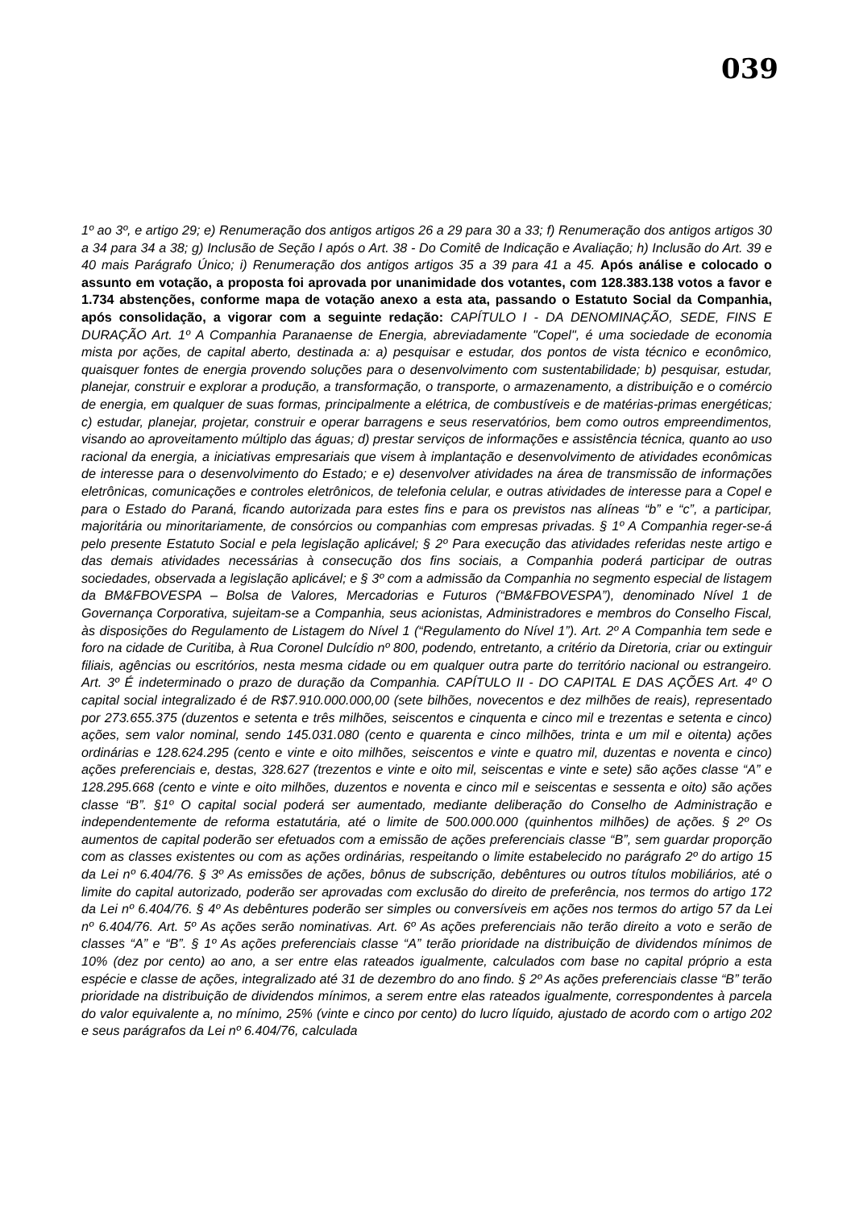039
1º ao 3º, e artigo 29; e) Renumeração dos antigos artigos 26 a 29 para 30 a 33; f) Renumeração dos antigos artigos 30 a 34 para 34 a 38; g) Inclusão de Seção I após o Art. 38 - Do Comitê de Indicação e Avaliação; h) Inclusão do Art. 39 e 40 mais Parágrafo Único; i) Renumeração dos antigos artigos 35 a 39 para 41 a 45. Após análise e colocado o assunto em votação, a proposta foi aprovada por unanimidade dos votantes, com 128.383.138 votos a favor e 1.734 abstenções, conforme mapa de votação anexo a esta ata, passando o Estatuto Social da Companhia, após consolidação, a vigorar com a seguinte redação: CAPÍTULO I - DA DENOMINAÇÃO, SEDE, FINS E DURAÇÃO Art. 1º A Companhia Paranaense de Energia, abreviadamente "Copel", é uma sociedade de economia mista por ações, de capital aberto, destinada a: a) pesquisar e estudar, dos pontos de vista técnico e econômico, quaisquer fontes de energia provendo soluções para o desenvolvimento com sustentabilidade; b) pesquisar, estudar, planejar, construir e explorar a produção, a transformação, o transporte, o armazenamento, a distribuição e o comércio de energia, em qualquer de suas formas, principalmente a elétrica, de combustíveis e de matérias-primas energéticas; c) estudar, planejar, projetar, construir e operar barragens e seus reservatórios, bem como outros empreendimentos, visando ao aproveitamento múltiplo das águas; d) prestar serviços de informações e assistência técnica, quanto ao uso racional da energia, a iniciativas empresariais que visem à implantação e desenvolvimento de atividades econômicas de interesse para o desenvolvimento do Estado; e e) desenvolver atividades na área de transmissão de informações eletrônicas, comunicações e controles eletrônicos, de telefonia celular, e outras atividades de interesse para a Copel e para o Estado do Paraná, ficando autorizada para estes fins e para os previstos nas alíneas “b” e “c”, a participar, majoritária ou minoritariamente, de consórcios ou companhias com empresas privadas. § 1º A Companhia reger-se-á pelo presente Estatuto Social e pela legislação aplicável; § 2º Para execução das atividades referidas neste artigo e das demais atividades necessárias à consecução dos fins sociais, a Companhia poderá participar de outras sociedades, observada a legislação aplicável; e § 3º com a admissão da Companhia no segmento especial de listagem da BM&FBOVESPA – Bolsa de Valores, Mercadorias e Futuros (“BM&FBOVESPA”), denominado Nível 1 de Governança Corporativa, sujeitam-se a Companhia, seus acionistas, Administradores e membros do Conselho Fiscal, às disposições do Regulamento de Listagem do Nível 1 (“Regulamento do Nível 1”). Art. 2º A Companhia tem sede e foro na cidade de Curitiba, à Rua Coronel Dulcídio nº 800, podendo, entretanto, a critério da Diretoria, criar ou extinguir filiais, agências ou escritórios, nesta mesma cidade ou em qualquer outra parte do território nacional ou estrangeiro. Art. 3º É indeterminado o prazo de duração da Companhia. CAPÍTULO II - DO CAPITAL E DAS AÇÕES Art. 4º O capital social integralizado é de R$7.910.000.000,00 (sete bilhões, novecentos e dez milhões de reais), representado por 273.655.375 (duzentos e setenta e três milhões, seiscentos e cinquenta e cinco mil e trezentas e setenta e cinco) ações, sem valor nominal, sendo 145.031.080 (cento e quarenta e cinco milhões, trinta e um mil e oitenta) ações ordinárias e 128.624.295 (cento e vinte e oito milhões, seiscentos e vinte e quatro mil, duzentas e noventa e cinco) ações preferenciais e, destas, 328.627 (trezentos e vinte e oito mil, seiscentas e vinte e sete) são ações classe “A” e 128.295.668 (cento e vinte e oito milhões, duzentos e noventa e cinco mil e seiscentas e sessenta e oito) são ações classe “B”. §1º O capital social poderá ser aumentado, mediante deliberação do Conselho de Administração e independentemente de reforma estatutária, até o limite de 500.000.000 (quinhentos milhões) de ações. § 2º Os aumentos de capital poderão ser efetuados com a emissão de ações preferenciais classe “B”, sem guardar proporção com as classes existentes ou com as ações ordinárias, respeitando o limite estabelecido no parágrafo 2º do artigo 15 da Lei nº 6.404/76. § 3º As emissões de ações, bônus de subscrição, debêntures ou outros títulos mobiliários, até o limite do capital autorizado, poderão ser aprovadas com exclusão do direito de preferência, nos termos do artigo 172 da Lei nº 6.404/76. § 4º As debêntures poderão ser simples ou conversíveis em ações nos termos do artigo 57 da Lei nº 6.404/76. Art. 5º As ações serão nominativas. Art. 6º As ações preferenciais não terão direito a voto e serão de classes “A” e “B”. § 1º As ações preferenciais classe “A” terão prioridade na distribuição de dividendos mínimos de 10% (dez por cento) ao ano, a ser entre elas rateados igualmente, calculados com base no capital próprio a esta espécie e classe de ações, integralizado até 31 de dezembro do ano findo. § 2º As ações preferenciais classe “B” terão prioridade na distribuição de dividendos mínimos, a serem entre elas rateados igualmente, correspondentes à parcela do valor equivalente a, no mínimo, 25% (vinte e cinco por cento) do lucro líquido, ajustado de acordo com o artigo 202 e seus parágrafos da Lei nº 6.404/76, calculada